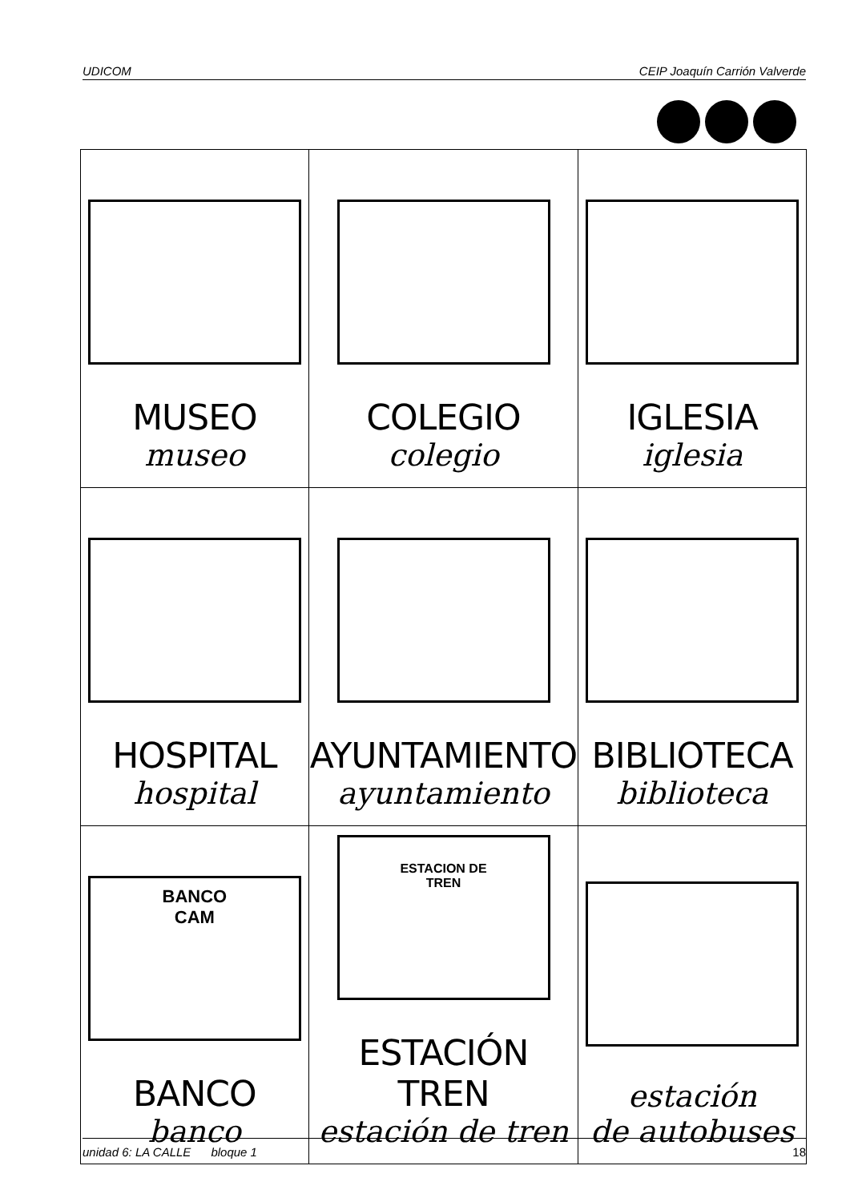UDICOM CEIP Joaquín Carrión Valverde
| MUSEO museo | COLEGIO colegio | IGLESIA iglesia |
| HOSPITAL hospital | AYUNTAMIENTO ayuntamiento | BIBLIOTECA biblioteca |
| BANCO CAM BANCO banco | ESTACION DE TREN ESTACIÓN TREN estación de tren | estación de autobuses |
unidad 6: LA CALLE bloque 1 18